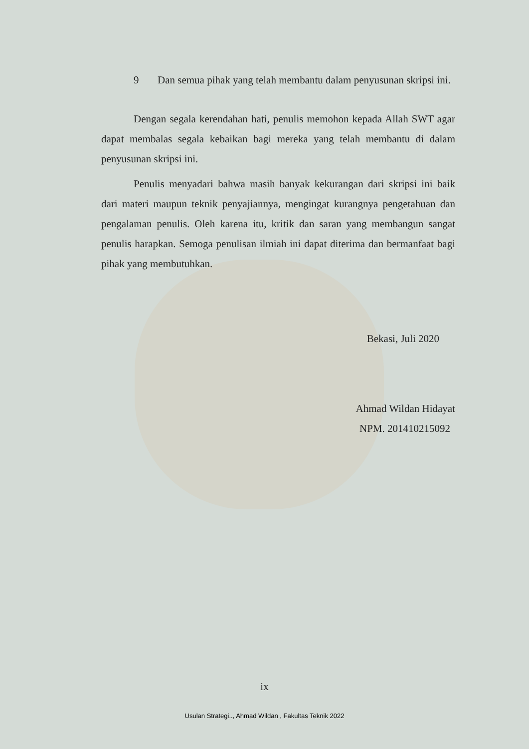9 Dan semua pihak yang telah membantu dalam penyusunan skripsi ini.
Dengan segala kerendahan hati, penulis memohon kepada Allah SWT agar dapat membalas segala kebaikan bagi mereka yang telah membantu di dalam penyusunan skripsi ini.
Penulis menyadari bahwa masih banyak kekurangan dari skripsi ini baik dari materi maupun teknik penyajiannya, mengingat kurangnya pengetahuan dan pengalaman penulis. Oleh karena itu, kritik dan saran yang membangun sangat penulis harapkan. Semoga penulisan ilmiah ini dapat diterima dan bermanfaat bagi pihak yang membutuhkan.
Bekasi, Juli 2020
Ahmad Wildan Hidayat
NPM. 201410215092
ix
Usulan Strategi.., Ahmad Wildan , Fakultas Teknik 2022